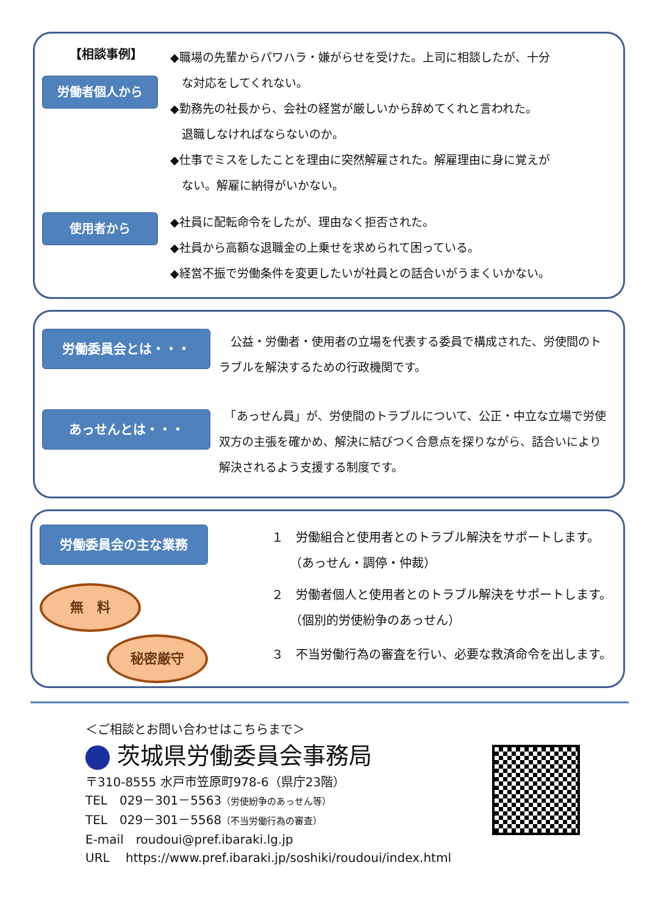【相談事例】
労働者個人から
使用者から
◆職場の先輩からパワハラ・嫌がらせを受けた。上司に相談したが、十分
　な対応をしてくれない。
◆勤務先の社長から、会社の経営が厳しいから辞めてくれと言われた。
　退職しなければならないのか。
◆仕事でミスをしたことを理由に突然解雇された。解雇理由に身に覚えが
　ない。解雇に納得がいかない。
◆社員に配転命令をしたが、理由なく拒否された。
◆社員から高額な退職金の上乗せを求められて困っている。
◆経営不振で労働条件を変更したいが社員との話合いがうまくいかない。
労働委員会とは・・・
あっせんとは・・・
　公益・労働者・使用者の立場を代表する委員で構成された、労使間のトラブルを解決するための行政機関です。
　「あっせん員」が、労使間のトラブルについて、公正・中立な立場で労使双方の主張を確かめ、解決に結びつく合意点を探りながら、話合いにより解決されるよう支援する制度です。
労働委員会の主な業務
無　料
秘密厳守
１　労働組合と使用者とのトラブル解決をサポートします。
　　（あっせん・調停・仲裁）
２　労働者個人と使用者とのトラブル解決をサポートします。
　　（個別的労使紛争のあっせん）
３　不当労働行為の審査を行い、必要な救済命令を出します。
＜ご相談とお問い合わせはこちらまで＞
茨城県労働委員会事務局
〒310-8555 水戸市笠原町978-6（県庁23階）
TEL　029－301－5563（労使紛争のあっせん等）
TEL　029－301－5568（不当労働行為の審査）
E-mail　roudoui@pref.ibaraki.lg.jp
URL　 https://www.pref.ibaraki.jp/soshiki/roudoui/index.html